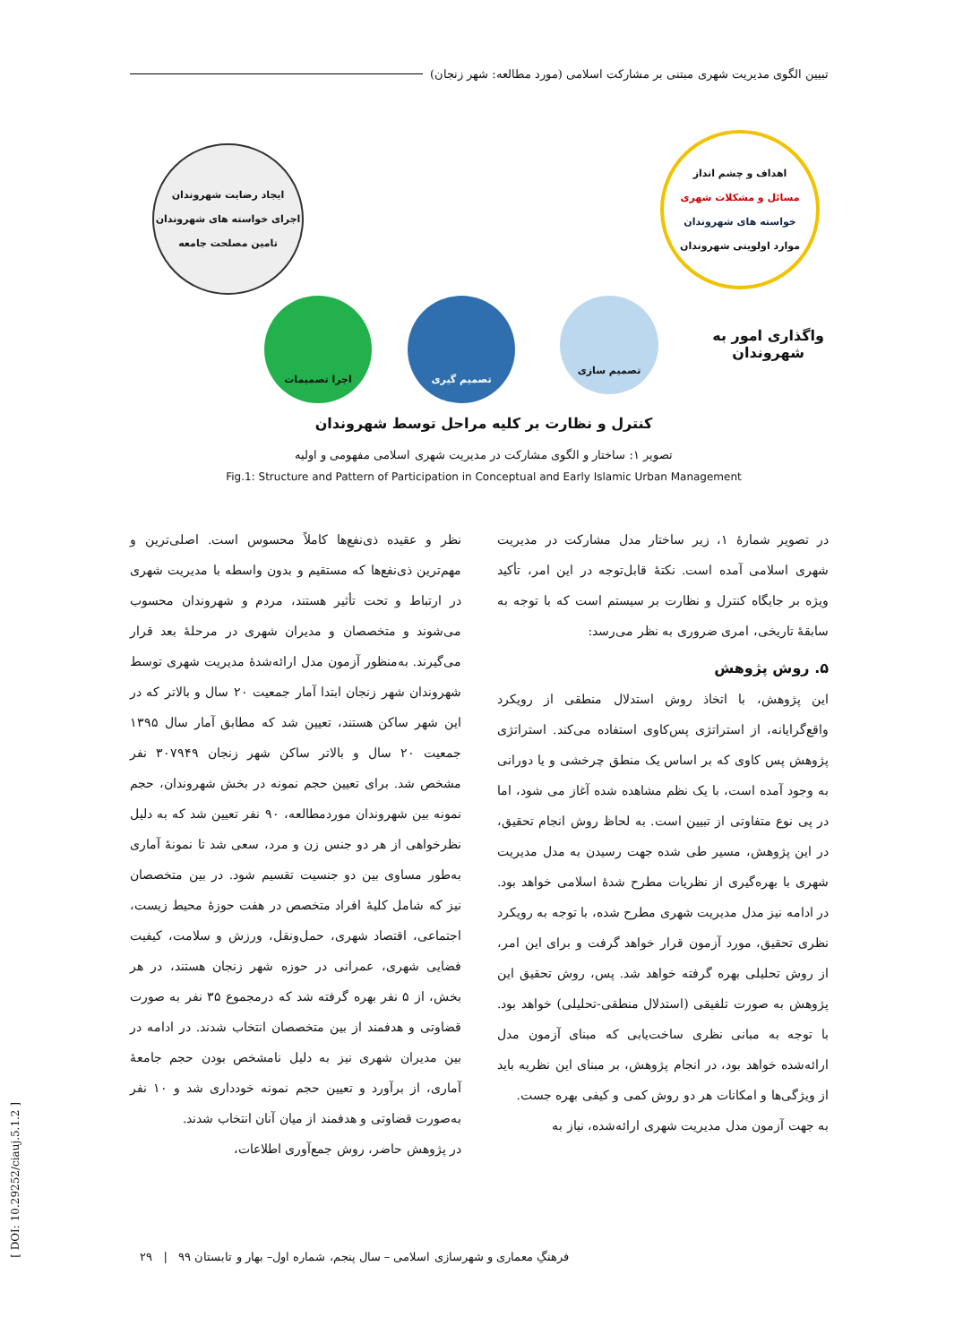تبیین الگوی مدیریت شهری مبتنی بر مشارکت اسلامی (مورد مطالعه: شهر زنجان)
اهداف و چشم انداز
مسائل و مشکلات شهری
خواسته های شهروندان
موارد اولویتی شهروندان
ایجاد رضایت شهروندان
اجرای خواسته های شهروندان
تامین مصلحت جامعه
واگذاری امور به
شهروندان
تصمیم سازی تصمیم گیری اجرا تصمیمات
کنترل و نظارت بر کلیه مراحل توسط شهروندان
تصویر ۱: ساختار و الگوی مشارکت در مدیریت شهری اسلامی مفهومی و اولیه
Fig.1: Structure and Pattern of Participation in Conceptual and Early Islamic Urban Management
در تصویر شمارهٔ ۱، زیر ساختار مدل مشارکت در مدیریت شهری اسلامی آمده است. نکتهٔ قابل‌توجه در این امر، تأکید ویژه بر جایگاه کنترل و نظارت بر سیستم است که با توجه به سابقهٔ تاریخی، امری ضروری به نظر می‌رسد:
۵. روش پژوهش
این پژوهش، با اتخاذ روش استدلال منطقی از رویکرد واقع‌گرایانه، از استراتژی پس‌کاوی استفاده می‌کند. استراتژی پژوهش پس کاوی که بر اساس یک منطق چرخشی و یا دورانی به وجود آمده است، با یک نظم مشاهده شده آغاز می شود، اما در پی نوع متفاوتی از تبیین است. به لحاظ روش انجام تحقیق، در این پژوهش، مسیر طی شده جهت رسیدن به مدل مدیریت شهری با بهره‌گیری از نظریات مطرح شدهٔ اسلامی خواهد بود. در ادامه نیز مدل مدیریت شهری مطرح شده، با توجه به رویکرد نظری تحقیق، مورد آزمون قرار خواهد گرفت و برای این امر، از روش تحلیلی بهره گرفته خواهد شد. پس، روش تحقیق این پژوهش به صورت تلفیقی (استدلال منطقی-تحلیلی) خواهد بود. با توجه به مبانی نظری ساخت‌یابی که مبنای آزمون مدل ارائه‌شده خواهد بود، در انجام پژوهش، بر مبنای این نظریه باید از ویژگی‌ها و امکانات هر دو روش کمی و کیفی بهره جست.
به جهت آزمون مدل مدیریت شهری ارائه‌شده، نیاز به
نظر و عقیده ذی‌نفع‌ها کاملاً محسوس است. اصلی‌ترین و مهم‌ترین ذی‌نفع‌ها که مستقیم و بدون واسطه با مدیریت شهری در ارتباط و تحت تأثیر هستند، مردم و شهروندان محسوب می‌شوند و متخصصان و مدیران شهری در مرحلهٔ بعد قرار می‌گیرند. به‌منظور آزمون مدل ارائه‌شدهٔ مدیریت شهری توسط شهروندان شهر زنجان ابتدا آمار جمعیت ۲۰ سال و بالاتر که در این شهر ساکن هستند، تعیین شد که مطابق آمار سال ۱۳۹۵ جمعیت ۲۰ سال و بالاتر ساکن شهر زنجان ۳۰۷۹۴۹ نفر مشخص شد. برای تعیین حجم نمونه در بخش شهروندان، حجم نمونه بین شهروندان موردمطالعه، ۹۰ نفر تعیین شد که به دلیل نظرخواهی از هر دو جنس زن و مرد، سعی شد تا نمونهٔ آماری به‌طور مساوی بین دو جنسیت تقسیم شود. در بین متخصصان نیز که شامل کلیهٔ افراد متخصص در هفت حوزهٔ محیط زیست، اجتماعی، اقتصاد شهری، حمل‌ونقل، ورزش و سلامت، کیفیت فضایی شهری، عمرانی در حوزه شهر زنجان هستند، در هر بخش، از ۵ نفر بهره گرفته شد که درمجموع ۳۵ نفر به صورت قضاوتی و هدفمند از بین متخصصان انتخاب شدند. در ادامه در بین مدیران شهری نیز به دلیل نامشخص بودن حجم جامعهٔ آماری، از برآورد و تعیین حجم نمونه خودداری شد و ۱۰ نفر به‌صورت قضاوتی و هدفمند از میان آنان انتخاب شدند.
در پژوهش حاضر، روش جمع‌آوری اطلاعات،
فرهنگِ معماری و شهرسازی اسلامی – سال پنجم، شماره اول– بهار و تابستان ۹۹ | ۲۹
[ DOI: 10.29252/ciauj.5.1.2 ]